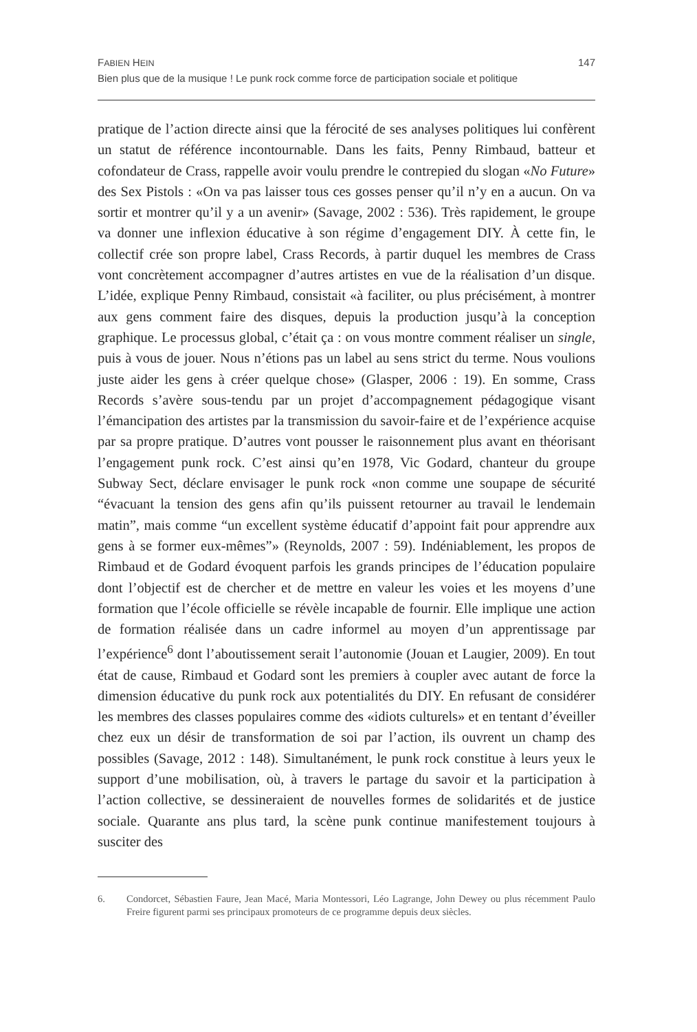FABIEN HEIN 147
Bien plus que de la musique ! Le punk rock comme force de participation sociale et politique
pratique de l’action directe ainsi que la férocité de ses analyses politiques lui confèrent un statut de référence incontournable. Dans les faits, Penny Rimbaud, batteur et cofondateur de Crass, rappelle avoir voulu prendre le contrepied du slogan «No Future» des Sex Pistols : «On va pas laisser tous ces gosses penser qu’il n’y en a aucun. On va sortir et montrer qu’il y a un avenir» (Savage, 2002 : 536). Très rapidement, le groupe va donner une inflexion éducative à son régime d’engagement DIY. À cette fin, le collectif crée son propre label, Crass Records, à partir duquel les membres de Crass vont concrètement accompagner d’autres artistes en vue de la réalisation d’un disque. L’idée, explique Penny Rimbaud, consistait «à faciliter, ou plus précisément, à montrer aux gens comment faire des disques, depuis la production jusqu’à la conception graphique. Le processus global, c’était ça : on vous montre comment réaliser un single, puis à vous de jouer. Nous n’étions pas un label au sens strict du terme. Nous voulions juste aider les gens à créer quelque chose» (Glasper, 2006 : 19). En somme, Crass Records s’avère sous-tendu par un projet d’accompagnement pédagogique visant l’émancipation des artistes par la transmission du savoir-faire et de l’expérience acquise par sa propre pratique. D’autres vont pousser le raisonnement plus avant en théorisant l’engagement punk rock. C’est ainsi qu’en 1978, Vic Godard, chanteur du groupe Subway Sect, déclare envisager le punk rock «non comme une soupape de sécurité “évacuant la tension des gens afin qu’ils puissent retourner au travail le lendemain matin”, mais comme “un excellent système éducatif d’appoint fait pour apprendre aux gens à se former eux-mêmes”» (Reynolds, 2007 : 59). Indéniablement, les propos de Rimbaud et de Godard évoquent parfois les grands principes de l’éducation populaire dont l’objectif est de chercher et de mettre en valeur les voies et les moyens d’une formation que l’école officielle se révèle incapable de fournir. Elle implique une action de formation réalisée dans un cadre informel au moyen d’un apprentissage par l’expérience<sup>6</sup> dont l’aboutissement serait l’autonomie (Jouan et Laugier, 2009). En tout état de cause, Rimbaud et Godard sont les premiers à coupler avec autant de force la dimension éducative du punk rock aux potentialités du DIY. En refusant de considérer les membres des classes populaires comme des «idiots culturels» et en tentant d’éveiller chez eux un désir de transformation de soi par l’action, ils ouvrent un champ des possibles (Savage, 2012 : 148). Simultanément, le punk rock constitue à leurs yeux le support d’une mobilisation, où, à travers le partage du savoir et la participation à l’action collective, se dessineraient de nouvelles formes de solidarités et de justice sociale. Quarante ans plus tard, la scène punk continue manifestement toujours à susciter des
6. Condorcet, Sébastien Faure, Jean Macé, Maria Montessori, Léo Lagrange, John Dewey ou plus récemment Paulo Freire figurent parmi ses principaux promoteurs de ce programme depuis deux siècles.